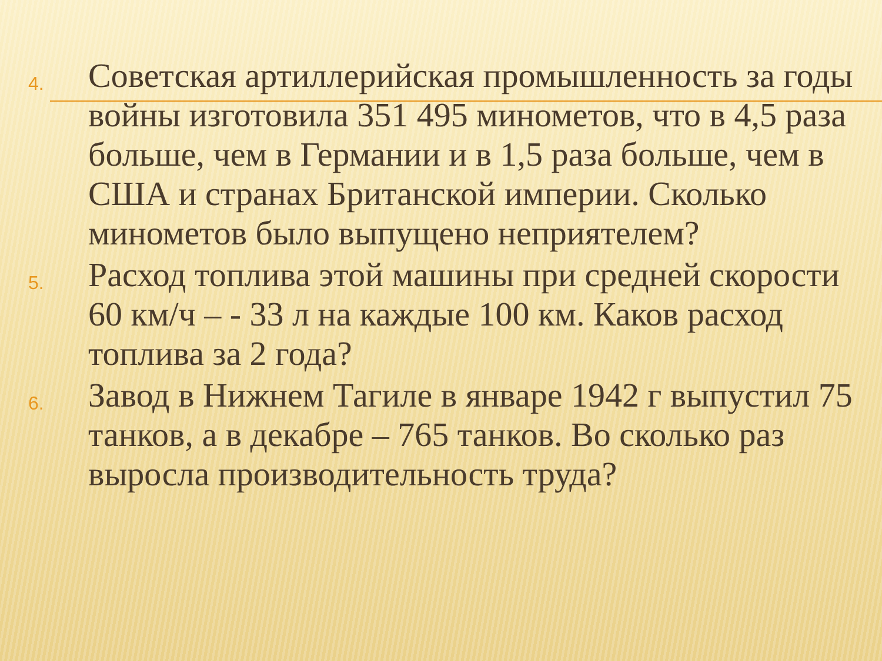4.
Советская артиллерийская промышленность за годы войны изготовила 351 495 минометов, что в 4,5 раза больше, чем в Германии и в 1,5 раза больше, чем в США и странах Британской империи. Сколько минометов было выпущено неприятелем?
5.
Расход топлива этой машины при средней скорости 60 км/ч – - 33 л на каждые 100 км. Каков расход топлива за 2 года?
6.
Завод в Нижнем Тагиле в январе 1942 г выпустил 75 танков, а в декабре – 765 танков. Во сколько раз выросла производительность труда?